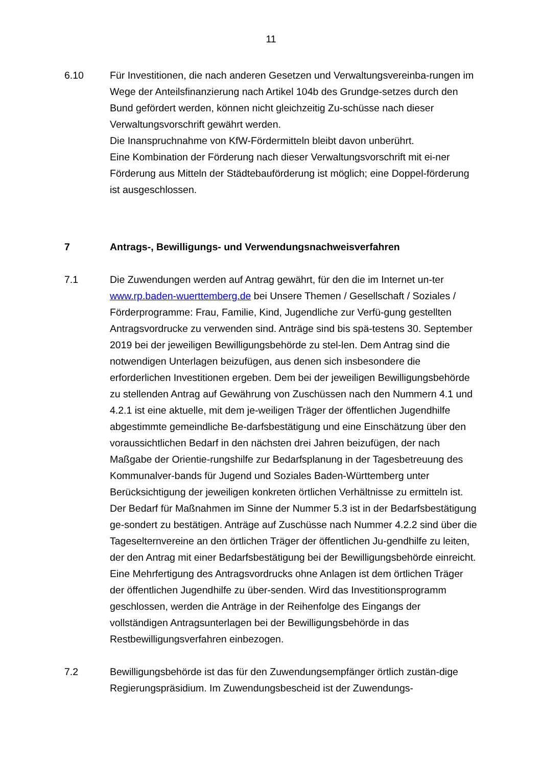11
6.10 Für Investitionen, die nach anderen Gesetzen und Verwaltungsvereinba-rungen im Wege der Anteilsfinanzierung nach Artikel 104b des Grundge-setzes durch den Bund gefördert werden, können nicht gleichzeitig Zu-schüsse nach dieser Verwaltungsvorschrift gewährt werden.
Die Inanspruchnahme von KfW-Fördermitteln bleibt davon unberührt.
Eine Kombination der Förderung nach dieser Verwaltungsvorschrift mit ei-ner Förderung aus Mitteln der Städtebauförderung ist möglich; eine Doppel-förderung ist ausgeschlossen.
7 Antrags-, Bewilligungs- und Verwendungsnachweisverfahren
7.1 Die Zuwendungen werden auf Antrag gewährt, für den die im Internet un-ter www.rp.baden-wuerttemberg.de bei Unsere Themen / Gesellschaft / Soziales / Förderprogramme: Frau, Familie, Kind, Jugendliche zur Verfü-gung gestellten Antragsvordrucke zu verwenden sind. Anträge sind bis spä-testens 30. September 2019 bei der jeweiligen Bewilligungsbehörde zu stel-len. Dem Antrag sind die notwendigen Unterlagen beizufügen, aus denen sich insbesondere die erforderlichen Investitionen ergeben. Dem bei der jeweiligen Bewilligungsbehörde zu stellenden Antrag auf Gewährung von Zuschüssen nach den Nummern 4.1 und 4.2.1 ist eine aktuelle, mit dem je-weiligen Träger der öffentlichen Jugendhilfe abgestimmte gemeindliche Be-darfsbestätigung und eine Einschätzung über den voraussichtlichen Bedarf in den nächsten drei Jahren beizufügen, der nach Maßgabe der Orientie-rungshilfe zur Bedarfsplanung in der Tagesbetreuung des Kommunalver-bands für Jugend und Soziales Baden-Württemberg unter Berücksichtigung der jeweiligen konkreten örtlichen Verhältnisse zu ermitteln ist. Der Bedarf für Maßnahmen im Sinne der Nummer 5.3 ist in der Bedarfsbestätigung ge-sondert zu bestätigen. Anträge auf Zuschüsse nach Nummer 4.2.2 sind über die Tageselternvereine an den örtlichen Träger der öffentlichen Ju-gendhilfe zu leiten, der den Antrag mit einer Bedarfsbestätigung bei der Bewilligungsbehörde einreicht. Eine Mehrfertigung des Antragsvordrucks ohne Anlagen ist dem örtlichen Träger der öffentlichen Jugendhilfe zu über-senden. Wird das Investitionsprogramm geschlossen, werden die Anträge in der Reihenfolge des Eingangs der vollständigen Antragsunterlagen bei der Bewilligungsbehörde in das Restbewilligungsverfahren einbezogen.
7.2 Bewilligungsbehörde ist das für den Zuwendungsempfänger örtlich zustän-dige Regierungspräsidium. Im Zuwendungsbescheid ist der Zuwendungs-